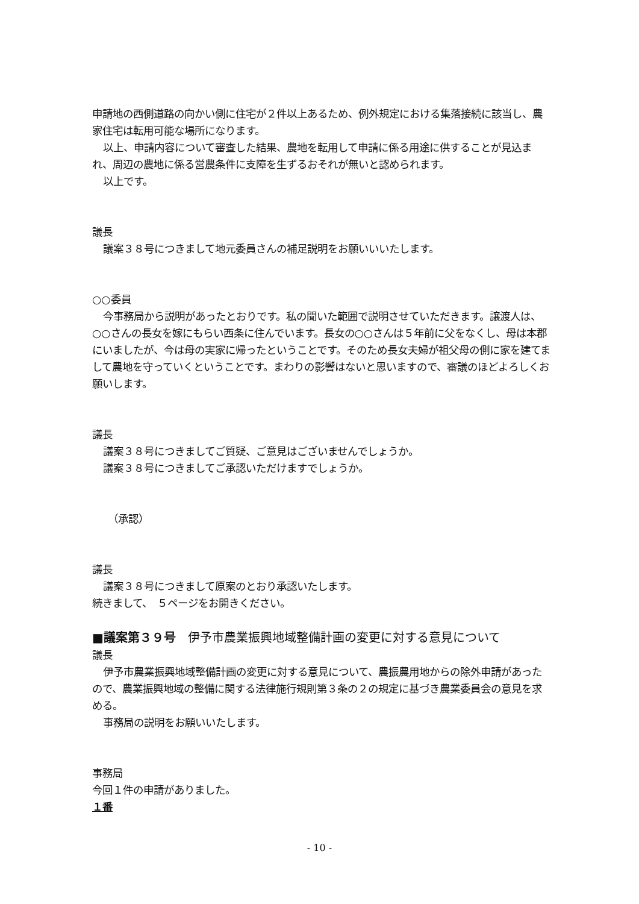申請地の西側道路の向かい側に住宅が２件以上あるため、例外規定における集落接続に該当し、農家住宅は転用可能な場所になります。
以上、申請内容について審査した結果、農地を転用して申請に係る用途に供することが見込まれ、周辺の農地に係る営農条件に支障を生ずるおそれが無いと認められます。
以上です。
議長
議案３８号につきまして地元委員さんの補足説明をお願いいいたします。
○○委員
今事務局から説明があったとおりです。私の聞いた範囲で説明させていただきます。譲渡人は、○○さんの長女を嫁にもらい西条に住んでいます。長女の○○さんは５年前に父をなくし、母は本郡にいましたが、今は母の実家に帰ったということです。そのため長女夫婦が祖父母の側に家を建てまして農地を守っていくということです。まわりの影響はないと思いますので、審議のほどよろしくお願いします。
議長
議案３８号につきましてご質疑、ご意見はございませんでしょうか。
議案３８号につきましてご承認いただけますでしょうか。
（承認）
議長
議案３８号につきまして原案のとおり承認いたします。
続きまして、　５ページをお開きください。
■議案第３９号　伊予市農業振興地域整備計画の変更に対する意見について
議長
伊予市農業振興地域整備計画の変更に対する意見について、農振農用地からの除外申請があったので、農業振興地域の整備に関する法律施行規則第３条の２の規定に基づき農業委員会の意見を求める。
事務局の説明をお願いいたします。
事務局
今回１件の申請がありました。
１番
- 10 -